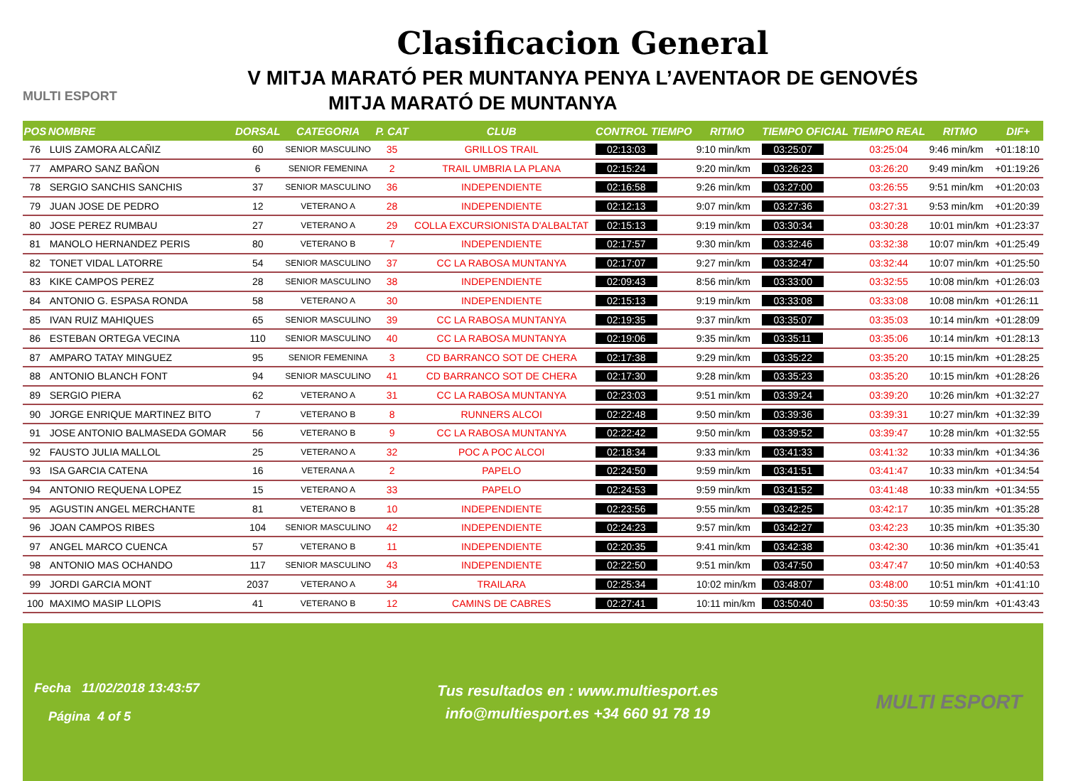MULTI ESPORT
Clasificacion General
V MITJA MARATÓ PER MUNTANYA PENYA L’AVENTAOR DE GENOVÉS
MITJA MARATÓ DE MUNTANYA
| POS | NOMBRE | DORSAL | CATEGORIA | P. CAT | CLUB | CONTROL TIEMPO | RITMO | TIEMPO OFICIAL | TIEMPO REAL | RITMO | DIF+ |
| --- | --- | --- | --- | --- | --- | --- | --- | --- | --- | --- | --- |
| 76 | LUIS ZAMORA ALCAÑIZ | 60 | SENIOR MASCULINO | 35 | GRILLOS TRAIL | 02:13:03 | 9:10 min/km | 03:25:07 | 03:25:04 | 9:46 min/km | +01:18:10 |
| 77 | AMPARO SANZ BAÑON | 6 | SENIOR FEMENINA | 2 | TRAIL UMBRIA LA PLANA | 02:15:24 | 9:20 min/km | 03:26:23 | 03:26:20 | 9:49 min/km | +01:19:26 |
| 78 | SERGIO SANCHIS SANCHIS | 37 | SENIOR MASCULINO | 36 | INDEPENDIENTE | 02:16:58 | 9:26 min/km | 03:27:00 | 03:26:55 | 9:51 min/km | +01:20:03 |
| 79 | JUAN JOSE DE PEDRO | 12 | VETERANO A | 28 | INDEPENDIENTE | 02:12:13 | 9:07 min/km | 03:27:36 | 03:27:31 | 9:53 min/km | +01:20:39 |
| 80 | JOSE PEREZ RUMBAU | 27 | VETERANO A | 29 | COLLA EXCURSIONISTA D'ALBALTAT | 02:15:13 | 9:19 min/km | 03:30:34 | 03:30:28 | 10:01 min/km | +01:23:37 |
| 81 | MANOLO HERNANDEZ PERIS | 80 | VETERANO B | 7 | INDEPENDIENTE | 02:17:57 | 9:30 min/km | 03:32:46 | 03:32:38 | 10:07 min/km | +01:25:49 |
| 82 | TONET VIDAL LATORRE | 54 | SENIOR MASCULINO | 37 | CC LA RABOSA MUNTANYA | 02:17:07 | 9:27 min/km | 03:32:47 | 03:32:44 | 10:07 min/km | +01:25:50 |
| 83 | KIKE CAMPOS PEREZ | 28 | SENIOR MASCULINO | 38 | INDEPENDIENTE | 02:09:43 | 8:56 min/km | 03:33:00 | 03:32:55 | 10:08 min/km | +01:26:03 |
| 84 | ANTONIO G. ESPASA RONDA | 58 | VETERANO A | 30 | INDEPENDIENTE | 02:15:13 | 9:19 min/km | 03:33:08 | 03:33:08 | 10:08 min/km | +01:26:11 |
| 85 | IVAN RUIZ MAHIQUES | 65 | SENIOR MASCULINO | 39 | CC LA RABOSA MUNTANYA | 02:19:35 | 9:37 min/km | 03:35:07 | 03:35:03 | 10:14 min/km | +01:28:09 |
| 86 | ESTEBAN ORTEGA VECINA | 110 | SENIOR MASCULINO | 40 | CC LA RABOSA MUNTANYA | 02:19:06 | 9:35 min/km | 03:35:11 | 03:35:06 | 10:14 min/km | +01:28:13 |
| 87 | AMPARO TATAY MINGUEZ | 95 | SENIOR FEMENINA | 3 | CD BARRANCO SOT DE CHERA | 02:17:38 | 9:29 min/km | 03:35:22 | 03:35:20 | 10:15 min/km | +01:28:25 |
| 88 | ANTONIO BLANCH FONT | 94 | SENIOR MASCULINO | 41 | CD BARRANCO SOT DE CHERA | 02:17:30 | 9:28 min/km | 03:35:23 | 03:35:20 | 10:15 min/km | +01:28:26 |
| 89 | SERGIO PIERA | 62 | VETERANO A | 31 | CC LA RABOSA MUNTANYA | 02:23:03 | 9:51 min/km | 03:39:24 | 03:39:20 | 10:26 min/km | +01:32:27 |
| 90 | JORGE ENRIQUE MARTINEZ BITO | 7 | VETERANO B | 8 | RUNNERS ALCOI | 02:22:48 | 9:50 min/km | 03:39:36 | 03:39:31 | 10:27 min/km | +01:32:39 |
| 91 | JOSE ANTONIO BALMASEDA GOMAR | 56 | VETERANO B | 9 | CC LA RABOSA MUNTANYA | 02:22:42 | 9:50 min/km | 03:39:52 | 03:39:47 | 10:28 min/km | +01:32:55 |
| 92 | FAUSTO JULIA MALLOL | 25 | VETERANO A | 32 | POC A POC ALCOI | 02:18:34 | 9:33 min/km | 03:41:33 | 03:41:32 | 10:33 min/km | +01:34:36 |
| 93 | ISA GARCIA CATENA | 16 | VETERANA A | 2 | PAPELO | 02:24:50 | 9:59 min/km | 03:41:51 | 03:41:47 | 10:33 min/km | +01:34:54 |
| 94 | ANTONIO REQUENA LOPEZ | 15 | VETERANO A | 33 | PAPELO | 02:24:53 | 9:59 min/km | 03:41:52 | 03:41:48 | 10:33 min/km | +01:34:55 |
| 95 | AGUSTIN ANGEL MERCHANTE | 81 | VETERANO B | 10 | INDEPENDIENTE | 02:23:56 | 9:55 min/km | 03:42:25 | 03:42:17 | 10:35 min/km | +01:35:28 |
| 96 | JOAN CAMPOS RIBES | 104 | SENIOR MASCULINO | 42 | INDEPENDIENTE | 02:24:23 | 9:57 min/km | 03:42:27 | 03:42:23 | 10:35 min/km | +01:35:30 |
| 97 | ANGEL MARCO CUENCA | 57 | VETERANO B | 11 | INDEPENDIENTE | 02:20:35 | 9:41 min/km | 03:42:38 | 03:42:30 | 10:36 min/km | +01:35:41 |
| 98 | ANTONIO MAS OCHANDO | 117 | SENIOR MASCULINO | 43 | INDEPENDIENTE | 02:22:50 | 9:51 min/km | 03:47:50 | 03:47:47 | 10:50 min/km | +01:40:53 |
| 99 | JORDI GARCIA MONT | 2037 | VETERANO A | 34 | TRAILARA | 02:25:34 | 10:02 min/km | 03:48:07 | 03:48:00 | 10:51 min/km | +01:41:10 |
| 100 | MAXIMO MASIP LLOPIS | 41 | VETERANO B | 12 | CAMINS DE CABRES | 02:27:41 | 10:11 min/km | 03:50:40 | 03:50:35 | 10:59 min/km | +01:43:43 |
Fecha 11/02/2018 13:43:57
Página 4 of 5
Tus resultados en : www.multiesport.es
info@multiesport.es +34 660 91 78 19
MULTI ESPORT